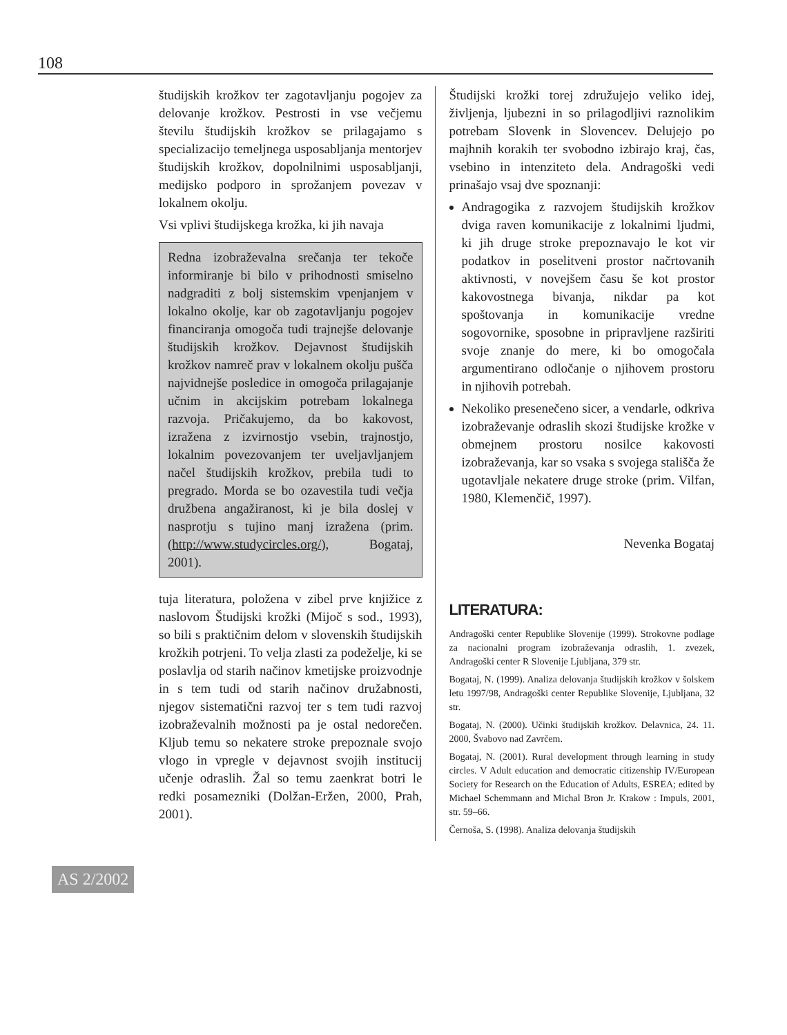108
študijskih krožkov ter zagotavljanju pogojev za delovanje krožkov. Pestrosti in vse večjemu številu študijskih krožkov se prilagajamo s specializacijo temeljnega usposabljanja mentorjev študijskih krožkov, dopolnilnimi usposabljanji, medijsko podporo in sprožanjem povezav v lokalnem okolju.
Vsi vplivi študijskega krožka, ki jih navaja
Redna izobraževalna srečanja ter tekoče informiranje bi bilo v prihodnosti smiselno nadgraditi z bolj sistemskim vpenjanjem v lokalno okolje, kar ob zagotavljanju pogojev financiranja omogoča tudi trajnejše delovanje študijskih krožkov. Dejavnost študijskih krožkov namreč prav v lokalnem okolju pušča najvidnejše posledice in omogoča prilagajanje učnim in akcijskim potrebam lokalnega razvoja. Pričakujemo, da bo kakovost, izražena z izvirnostjo vsebin, trajnostjo, lokalnim povezovanjem ter uveljavljanjem načel študijskih krožkov, prebila tudi to pregrado. Morda se bo ozavestila tudi večja družbena angažiranost, ki je bila doslej v nasprotju s tujino manj izražena (prim. (http://www.studycircles.org/), Bogataj, 2001).
tuja literatura, položena v zibel prve knjižice z naslovom Študijski krožki (Mijoč s sod., 1993), so bili s praktičnim delom v slovenskih študijskih krožkih potrjeni. To velja zlasti za podeželje, ki se poslavlja od starih načinov kmetijske proizvodnje in s tem tudi od starih načinov družabnosti, njegov sistematični razvoj ter s tem tudi razvoj izobraževalnih možnosti pa je ostal nedorečen. Kljub temu so nekatere stroke prepoznale svojo vlogo in vpregle v dejavnost svojih institucij učenje odraslih. Žal so temu zaenkrat botri le redki posamezniki (Dolžan-Eržen, 2000, Prah, 2001).
Študijski krožki torej združujejo veliko idej, življenja, ljubezni in so prilagodljivi raznolikim potrebam Slovenk in Slovencev. Delujejo po majhnih korakih ter svobodno izbirajo kraj, čas, vsebino in intenziteto dela. Andragoški vedi prinašajo vsaj dve spoznanji:
Andragogika z razvojem študijskih krožkov dviga raven komunikacije z lokalnimi ljudmi, ki jih druge stroke prepoznavajo le kot vir podatkov in poselitveni prostor načrtovanih aktivnosti, v novejšem času še kot prostor kakovostnega bivanja, nikdar pa kot spoštovanja in komunikacije vredne sogovornike, sposobne in pripravljene razširiti svoje znanje do mere, ki bo omogočala argumentirano odločanje o njihovem prostoru in njihovih potrebah.
Nekoliko presenečeno sicer, a vendarle, odkriva izobraževanje odraslih skozi študijske krožke v obmejnem prostoru nosilce kakovosti izobraževanja, kar so vsaka s svojega stališča že ugotavljale nekatere druge stroke (prim. Vilfan, 1980, Klemenčič, 1997).
Nevenka Bogataj
LITERATURA:
Andragoški center Republike Slovenije (1999). Strokovne podlage za nacionalni program izobraževanja odraslih, 1. zvezek, Andragoški center R Slovenije Ljubljana, 379 str.
Bogataj, N. (1999). Analiza delovanja študijskih krožkov v šolskem letu 1997/98, Andragoški center Republike Slovenije, Ljubljana, 32 str.
Bogataj, N. (2000). Učinki študijskih krožkov. Delavnica, 24. 11. 2000, Švabovo nad Zavrčem.
Bogataj, N. (2001). Rural development through learning in study circles. V Adult education and democratic citizenship IV/European Society for Research on the Education of Adults, ESREA; edited by Michael Schemmann and Michal Bron Jr. Krakow : Impuls, 2001, str. 59–66.
Černoša, S. (1998). Analiza delovanja študijskih
AS 2/2002